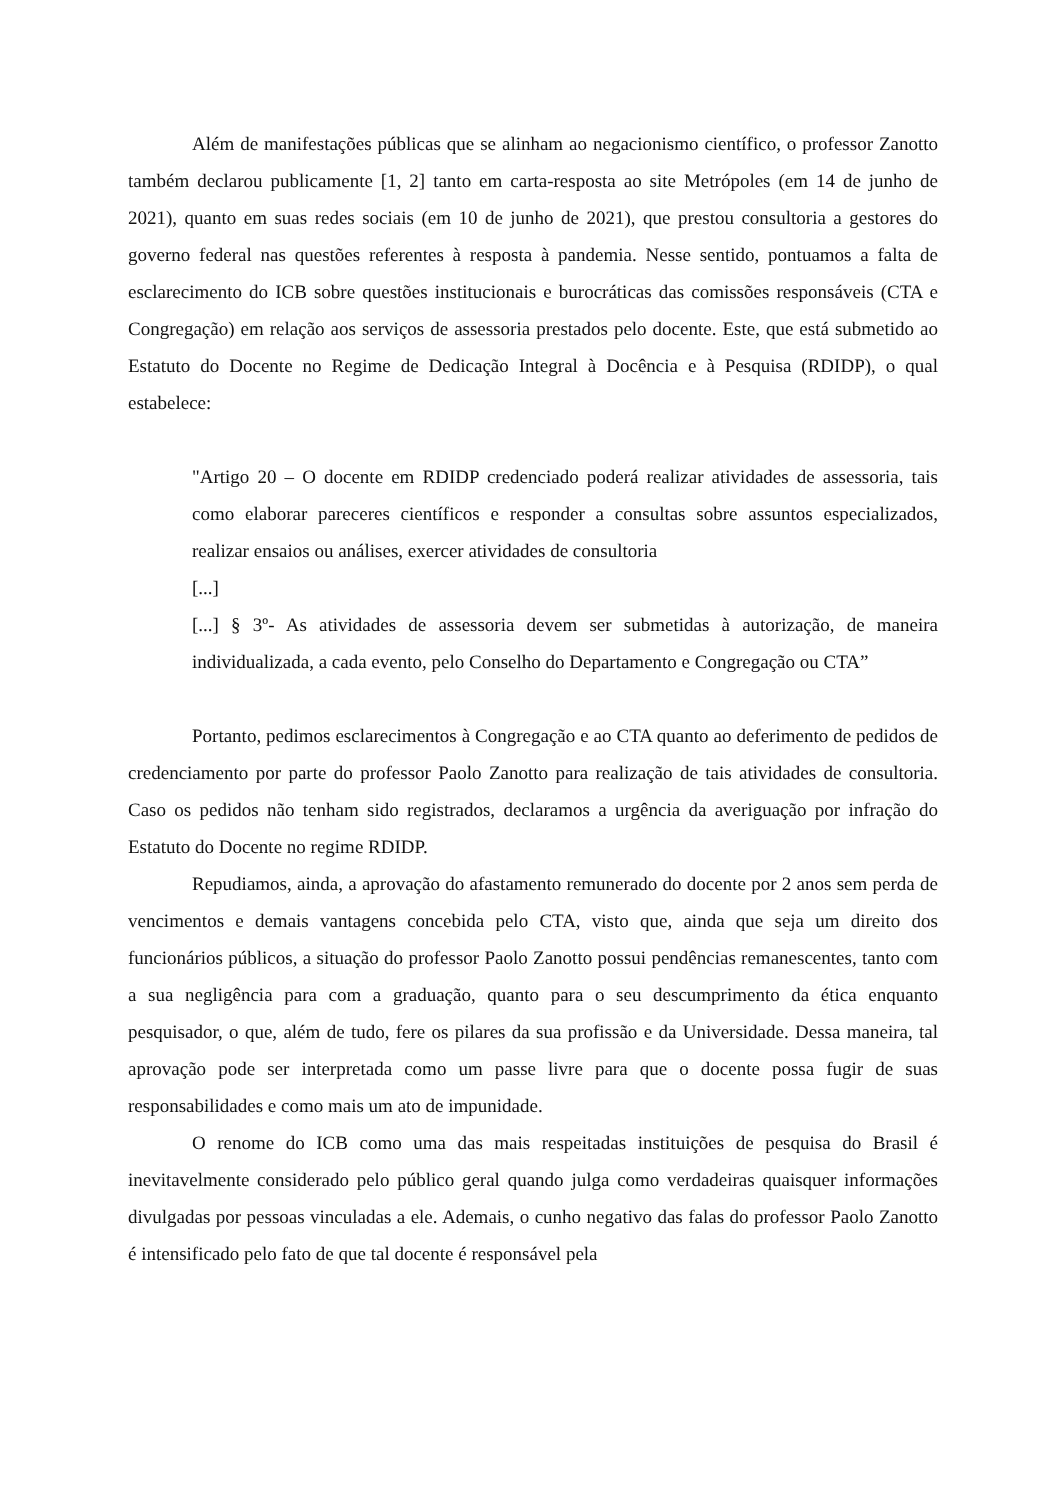Além de manifestações públicas que se alinham ao negacionismo científico, o professor Zanotto também declarou publicamente [1, 2] tanto em carta-resposta ao site Metrópoles (em 14 de junho de 2021), quanto em suas redes sociais (em 10 de junho de 2021), que prestou consultoria a gestores do governo federal nas questões referentes à resposta à pandemia. Nesse sentido, pontuamos a falta de esclarecimento do ICB sobre questões institucionais e burocráticas das comissões responsáveis (CTA e Congregação) em relação aos serviços de assessoria prestados pelo docente. Este, que está submetido ao Estatuto do Docente no Regime de Dedicação Integral à Docência e à Pesquisa (RDIDP), o qual estabelece:
"Artigo 20 – O docente em RDIDP credenciado poderá realizar atividades de assessoria, tais como elaborar pareceres científicos e responder a consultas sobre assuntos especializados, realizar ensaios ou análises, exercer atividades de consultoria
[...]
[...] § 3º- As atividades de assessoria devem ser submetidas à autorização, de maneira individualizada, a cada evento, pelo Conselho do Departamento e Congregação ou CTA”
Portanto, pedimos esclarecimentos à Congregação e ao CTA quanto ao deferimento de pedidos de credenciamento por parte do professor Paolo Zanotto para realização de tais atividades de consultoria. Caso os pedidos não tenham sido registrados, declaramos a urgência da averiguação por infração do Estatuto do Docente no regime RDIDP.
Repudiamos, ainda, a aprovação do afastamento remunerado do docente por 2 anos sem perda de vencimentos e demais vantagens concebida pelo CTA, visto que, ainda que seja um direito dos funcionários públicos, a situação do professor Paolo Zanotto possui pendências remanescentes, tanto com a sua negligência para com a graduação, quanto para o seu descumprimento da ética enquanto pesquisador, o que, além de tudo, fere os pilares da sua profissão e da Universidade. Dessa maneira, tal aprovação pode ser interpretada como um passe livre para que o docente possa fugir de suas responsabilidades e como mais um ato de impunidade.
O renome do ICB como uma das mais respeitadas instituições de pesquisa do Brasil é inevitavelmente considerado pelo público geral quando julga como verdadeiras quaisquer informações divulgadas por pessoas vinculadas a ele. Ademais, o cunho negativo das falas do professor Paolo Zanotto é intensificado pelo fato de que tal docente é responsável pela